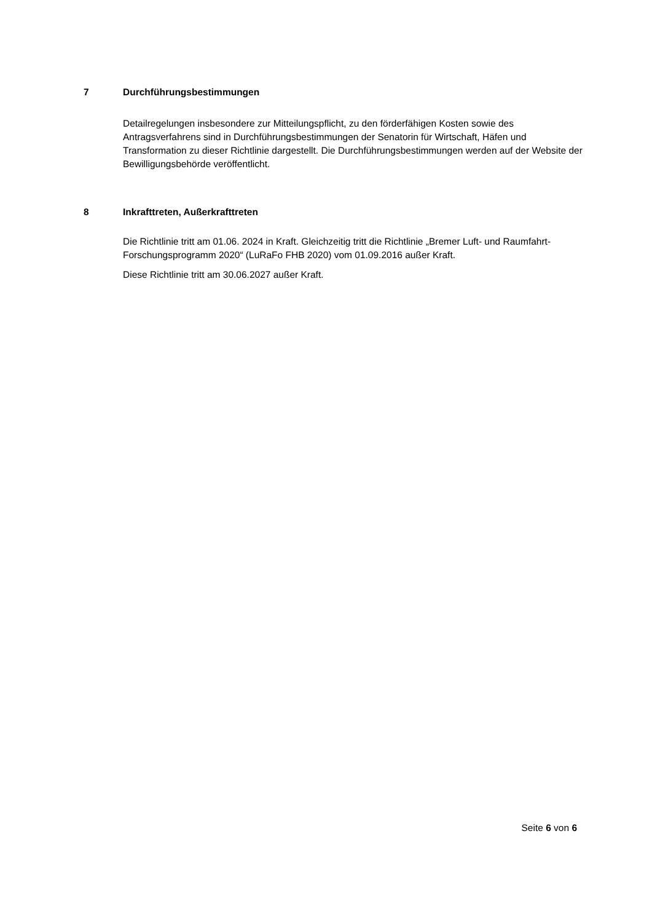7 Durchführungsbestimmungen
Detailregelungen insbesondere zur Mitteilungspflicht, zu den förderfähigen Kosten sowie des Antragsverfahrens sind in Durchführungsbestimmungen der Senatorin für Wirtschaft, Häfen und Transformation zu dieser Richtlinie dargestellt. Die Durchführungsbestimmungen werden auf der Website der Bewilligungsbehörde veröffentlicht.
8 Inkrafttreten, Außerkrafttreten
Die Richtlinie tritt am 01.06. 2024 in Kraft. Gleichzeitig tritt die Richtlinie „Bremer Luft- und Raumfahrt-Forschungsprogramm 2020“ (LuRaFo FHB 2020) vom 01.09.2016 außer Kraft.
Diese Richtlinie tritt am 30.06.2027 außer Kraft.
Seite 6 von 6